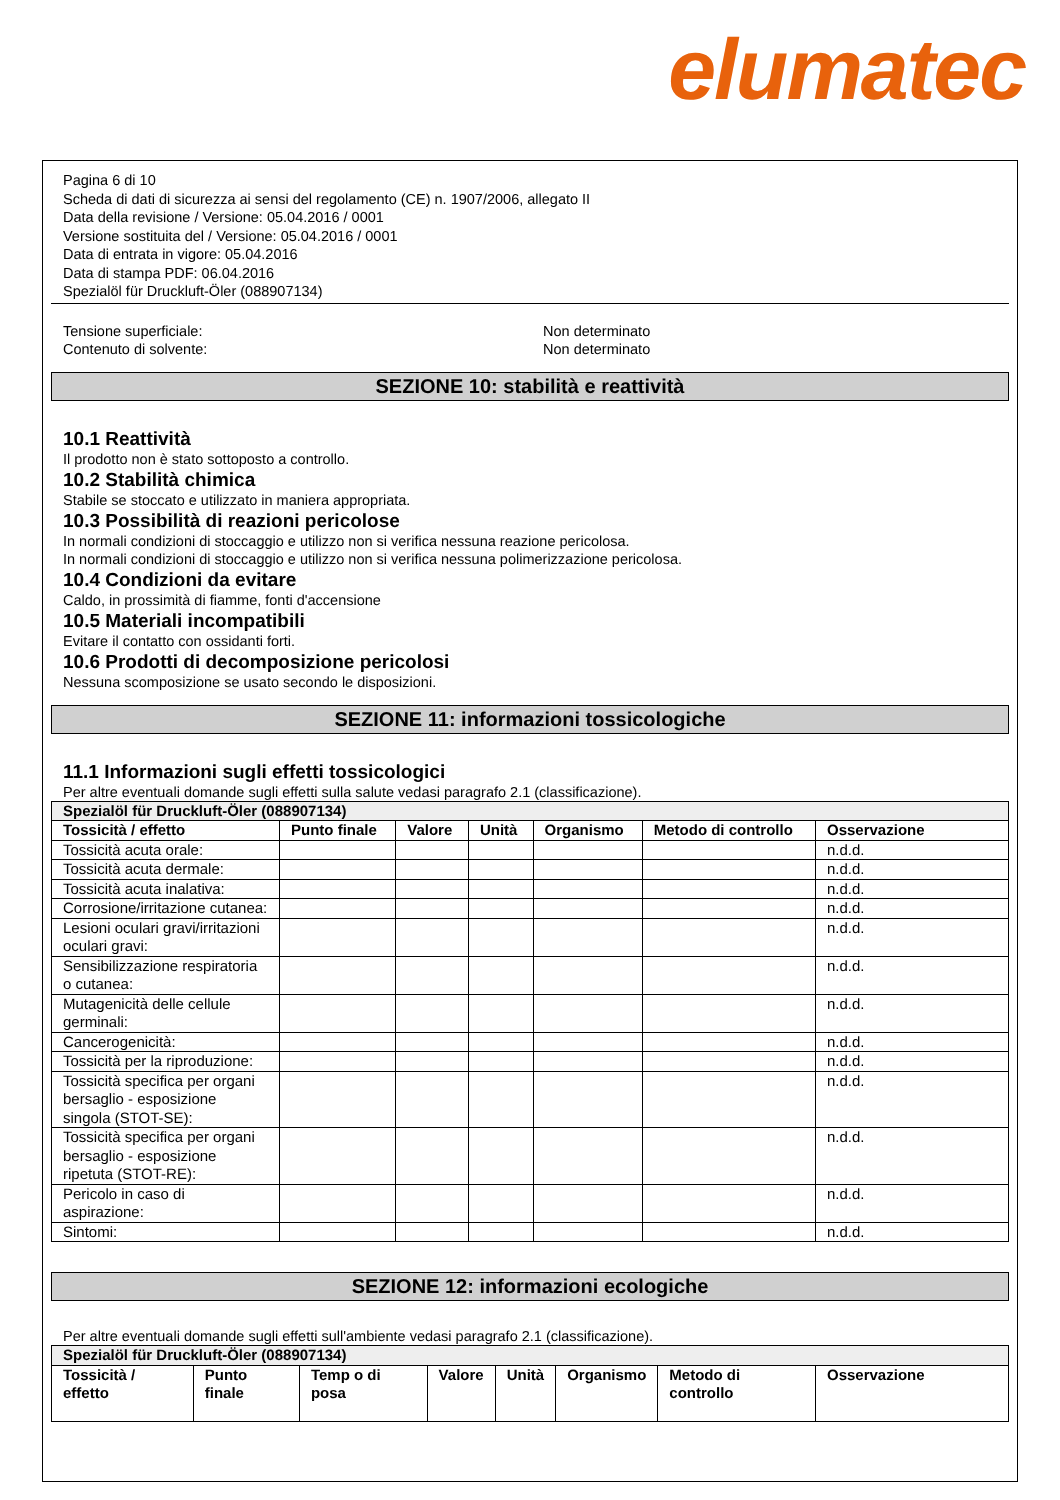elumatec
Pagina 6 di 10
Scheda di dati di sicurezza ai sensi del regolamento (CE) n. 1907/2006, allegato II
Data della revisione / Versione: 05.04.2016 / 0001
Versione sostituita del / Versione: 05.04.2016 / 0001
Data di entrata in vigore: 05.04.2016
Data di stampa PDF: 06.04.2016
Spezialöl für Druckluft-Öler (088907134)
Tensione superficiale: Non determinato
Contenuto di solvente: Non determinato
SEZIONE 10: stabilità e reattività
10.1 Reattività
Il prodotto non è stato sottoposto a controllo.
10.2 Stabilità chimica
Stabile se stoccato e utilizzato in maniera appropriata.
10.3 Possibilità di reazioni pericolose
In normali condizioni di stoccaggio e utilizzo non si verifica nessuna reazione pericolosa.
In normali condizioni di stoccaggio e utilizzo non si verifica nessuna polimerizzazione pericolosa.
10.4 Condizioni da evitare
Caldo, in prossimità di fiamme, fonti d'accensione
10.5 Materiali incompatibili
Evitare il contatto con ossidanti forti.
10.6 Prodotti di decomposizione pericolosi
Nessuna scomposizione se usato secondo le disposizioni.
SEZIONE 11: informazioni tossicologiche
11.1 Informazioni sugli effetti tossicologici
Per altre eventuali domande sugli effetti sulla salute vedasi paragrafo 2.1 (classificazione).
| Spezialöl für Druckluft-Öler (088907134) | | | | | | |
| Tossicità / effetto | Punto finale | Valore | Unità | Organismo | Metodo di controllo | Osservazione |
| Tossicità acuta orale: | | | | | | n.d.d. |
| Tossicità acuta dermale: | | | | | | n.d.d. |
| Tossicità acuta inalativa: | | | | | | n.d.d. |
| Corrosione/irritazione cutanea: | | | | | | n.d.d. |
| Lesioni oculari gravi/irritazioni oculari gravi: | | | | | | n.d.d. |
| Sensibilizzazione respiratoria o cutanea: | | | | | | n.d.d. |
| Mutagenicità delle cellule germinali: | | | | | | n.d.d. |
| Cancerogenicità: | | | | | | n.d.d. |
| Tossicità per la riproduzione: | | | | | | n.d.d. |
| Tossicità specifica per organi bersaglio - esposizione singola (STOT-SE): | | | | | | n.d.d. |
| Tossicità specifica per organi bersaglio - esposizione ripetuta (STOT-RE): | | | | | | n.d.d. |
| Pericolo in caso di aspirazione: | | | | | | n.d.d. |
| Sintomi: | | | | | | n.d.d. |
SEZIONE 12: informazioni ecologiche
Per altre eventuali domande sugli effetti sull'ambiente vedasi paragrafo 2.1 (classificazione).
| Spezialöl für Druckluft-Öler (088907134) | | | | | | | |
| Tossicità / effetto | Punto finale | Temp o di posa | Valore | Unità | Organismo | Metodo di controllo | Osservazione |